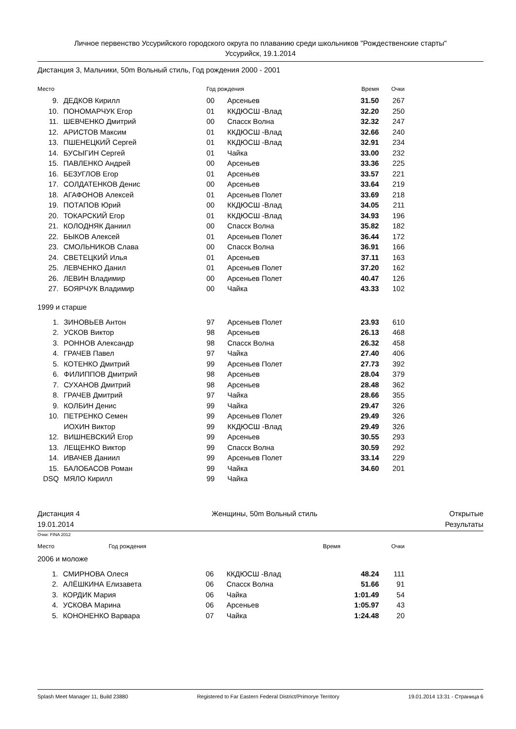Личное первенство Уссурийского городского округа по плаванию среди школьников "Рождественские старты"
Уссурийск, 19.1.2014
Дистанция 3, Мальчики, 50m Вольный стиль, Год рождения 2000 - 2001
| Место | | Год рождения | | Время | Очки |
| --- | --- | --- | --- | --- | --- |
| 9. | ДЕДКОВ Кирилл | 00 | Арсеньев | 31.50 | 267 |
| 10. | ПОНОМАРЧУК Егор | 01 | ККДЮСШ -Влад | 32.20 | 250 |
| 11. | ШЕВЧЕНКО Дмитрий | 00 | Спасск Волна | 32.32 | 247 |
| 12. | АРИСТОВ Максим | 01 | ККДЮСШ -Влад | 32.66 | 240 |
| 13. | ПШЕНЕЦКИЙ Сергей | 01 | ККДЮСШ -Влад | 32.91 | 234 |
| 14. | БУСЫГИН Сергей | 01 | Чайка | 33.00 | 232 |
| 15. | ПАВЛЕНКО Андрей | 00 | Арсеньев | 33.36 | 225 |
| 16. | БЕЗУГЛОВ Егор | 01 | Арсеньев | 33.57 | 221 |
| 17. | СОЛДАТЕНКОВ Денис | 00 | Арсеньев | 33.64 | 219 |
| 18. | АГАФОНОВ Алексей | 01 | Арсеньев Полет | 33.69 | 218 |
| 19. | ПОТАПОВ Юрий | 00 | ККДЮСШ -Влад | 34.05 | 211 |
| 20. | ТОКАРСКИЙ Егор | 01 | ККДЮСШ -Влад | 34.93 | 196 |
| 21. | КОЛОДНЯК Даниил | 00 | Спасск Волна | 35.82 | 182 |
| 22. | БЫКОВ Алексей | 01 | Арсеньев Полет | 36.44 | 172 |
| 23. | СМОЛЬНИКОВ Слава | 00 | Спасск Волна | 36.91 | 166 |
| 24. | СВЕТЕЦКИЙ Илья | 01 | Арсеньев | 37.11 | 163 |
| 25. | ЛЕВЧЕНКО Данил | 01 | Арсеньев Полет | 37.20 | 162 |
| 26. | ЛЕВИН Владимир | 00 | Арсеньев Полет | 40.47 | 126 |
| 27. | БОЯРЧУК Владимир | 00 | Чайка | 43.33 | 102 |
1999 и старше
| 1. | ЗИНОВЬЕВ Антон | 97 | Арсеньев Полет | 23.93 | 610 |
| 2. | УСКОВ Виктор | 98 | Арсеньев | 26.13 | 468 |
| 3. | РОННОВ Александр | 98 | Спасск Волна | 26.32 | 458 |
| 4. | ГРАЧЕВ Павел | 97 | Чайка | 27.40 | 406 |
| 5. | КОТЕНКО Дмитрий | 99 | Арсеньев Полет | 27.73 | 392 |
| 6. | ФИЛИППОВ Дмитрий | 98 | Арсеньев | 28.04 | 379 |
| 7. | СУХАНОВ Дмитрий | 98 | Арсеньев | 28.48 | 362 |
| 8. | ГРАЧЕВ Дмитрий | 97 | Чайка | 28.66 | 355 |
| 9. | КОЛБИН Денис | 99 | Чайка | 29.47 | 326 |
| 10. | ПЕТРЕНКО Семен | 99 | Арсеньев Полет | 29.49 | 326 |
| | ИОХИН Виктор | 99 | ККДЮСШ -Влад | 29.49 | 326 |
| 12. | ВИШНЕВСКИЙ Егор | 99 | Арсеньев | 30.55 | 293 |
| 13. | ЛЕЩЕНКО Виктор | 99 | Спасск Волна | 30.59 | 292 |
| 14. | ИВАЧЕВ Даниил | 99 | Арсеньев Полет | 33.14 | 229 |
| 15. | БАЛОБАСОВ Роман | 99 | Чайка | 34.60 | 201 |
| DSQ | МЯЛО Кирилл | 99 | Чайка | | |
Дистанция 4 Женщины, 50m Вольный стиль Открытые
19.01.2014 Результаты
Очки: FINA 2012
| Место | | Год рождения | Время | Очки |
| --- | --- | --- | --- | --- |
2006 и моложе
| 1. | СМИРНОВА Олеся | 06 | ККДЮСШ -Влад | 48.24 | 111 |
| 2. | АЛЁШКИНА Елизавета | 06 | Спасск Волна | 51.66 | 91 |
| 3. | КОРДИК Мария | 06 | Чайка | 1:01.49 | 54 |
| 4. | УСКОВА Марина | 06 | Арсеньев | 1:05.97 | 43 |
| 5. | КОНОНЕНКО Варвара | 07 | Чайка | 1:24.48 | 20 |
Splash Meet Manager 11, Build 23880 Registered to Far Eastern Federal District/Primorye Territory 19.01.2014 13:31 - Страница 6